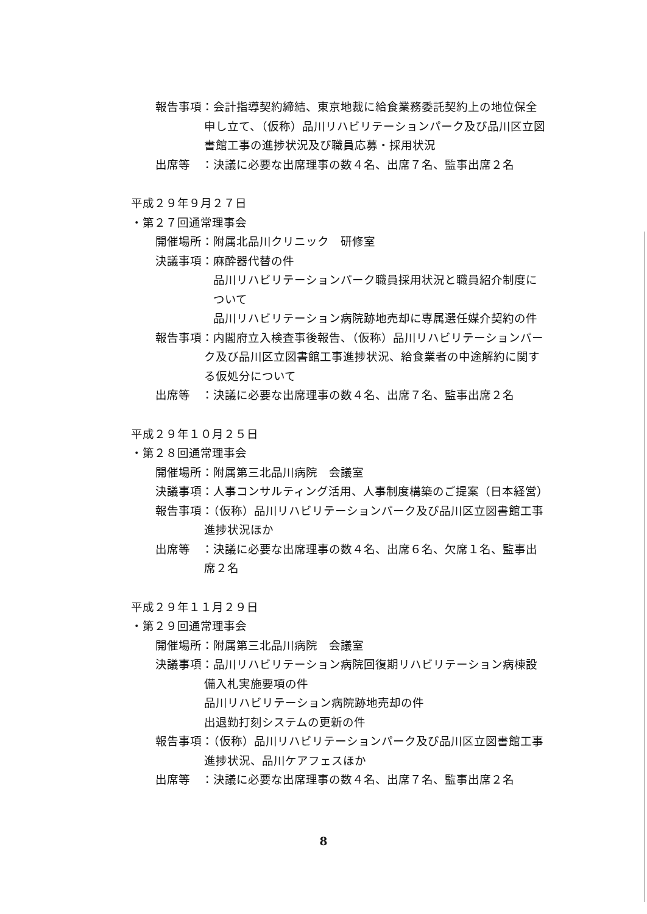報告事項：会計指導契約締結、東京地裁に給食業務委託契約上の地位保全
申し立て、（仮称）品川リハビリテーションパーク及び品川区立図
書館工事の進捗状況及び職員応募・採用状況
出席等　：決議に必要な出席理事の数４名、出席７名、監事出席２名
平成２９年９月２７日
・第２７回通常理事会
開催場所：附属北品川クリニック　研修室
決議事項：麻酔器代替の件
品川リハビリテーションパーク職員採用状況と職員紹介制度に
ついて
品川リハビリテーション病院跡地売却に専属選任媒介契約の件
報告事項：内閣府立入検査事後報告、（仮称）品川リハビリテーションパー
ク及び品川区立図書館工事進捗状況、給食業者の中途解約に関す
る仮処分について
出席等　：決議に必要な出席理事の数４名、出席７名、監事出席２名
平成２９年１０月２５日
・第２８回通常理事会
開催場所：附属第三北品川病院　会議室
決議事項：人事コンサルティング活用、人事制度構築のご提案（日本経営）
報告事項：（仮称）品川リハビリテーションパーク及び品川区立図書館工事
進捗状況ほか
出席等　：決議に必要な出席理事の数４名、出席６名、欠席１名、監事出
席２名
平成２９年１１月２９日
・第２９回通常理事会
開催場所：附属第三北品川病院　会議室
決議事項：品川リハビリテーション病院回復期リハビリテーション病棟設
備入札実施要項の件
品川リハビリテーション病院跡地売却の件
出退勤打刻システムの更新の件
報告事項：（仮称）品川リハビリテーションパーク及び品川区立図書館工事
進捗状況、品川ケアフェスほか
出席等　：決議に必要な出席理事の数４名、出席７名、監事出席２名
8